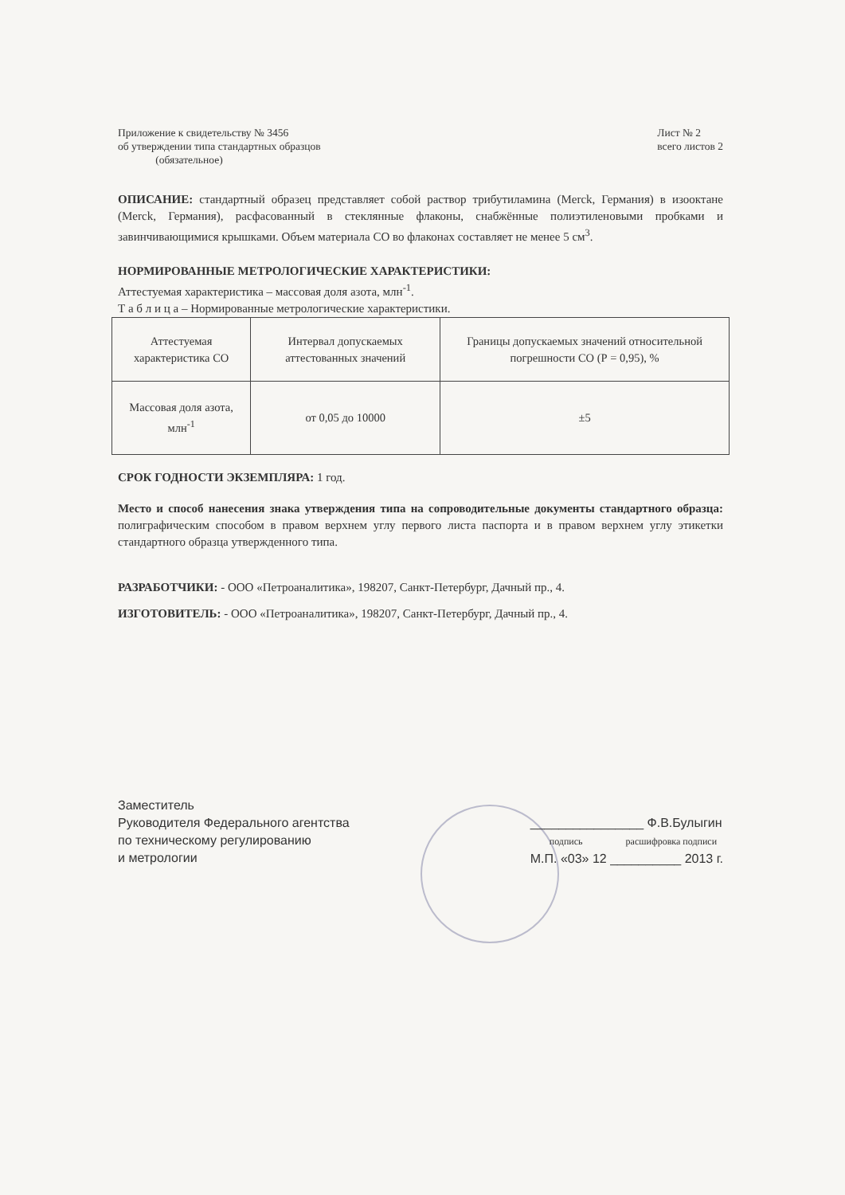Приложение к свидетельству № 3456
об утверждении типа стандартных образцов
(обязательное)
Лист № 2
всего листов 2
ОПИСАНИЕ: стандартный образец представляет собой раствор трибутиламина (Merck, Германия) в изооктане (Merck, Германия), расфасованный в стеклянные флаконы, снабжённые полиэтиленовыми пробками и завинчивающимися крышками. Объем материала СО во флаконах составляет не менее 5 см<sup>3</sup>.
НОРМИРОВАННЫЕ МЕТРОЛОГИЧЕСКИЕ ХАРАКТЕРИСТИКИ:
Аттестуемая характеристика – массовая доля азота, млн<sup>-1</sup>.
Т а б л и ц а – Нормированные метрологические характеристики.
| Аттестуемая характеристика СО | Интервал допускаемых аттестованных значений | Границы допускаемых значений относительной погрешности СО (Р = 0,95), % |
| Массовая доля азота, млн<sup>-1</sup> | от 0,05 до 10000 | ±5 |
СРОК ГОДНОСТИ ЭКЗЕМПЛЯРА: 1 год.
Место и способ нанесения знака утверждения типа на сопроводительные документы стандартного образца: полиграфическим способом в правом верхнем углу первого листа паспорта и в правом верхнем углу этикетки стандартного образца утвержденного типа.
РАЗРАБОТЧИКИ: - ООО «Петроаналитика», 198207, Санкт-Петербург, Дачный пр., 4.
ИЗГОТОВИТЕЛЬ: - ООО «Петроаналитика», 198207, Санкт-Петербург, Дачный пр., 4.
Заместитель
Руководителя Федерального агентства
по техническому регулированию
и метрологии
________________ Ф.В.Булыгин
подпись расшифровка подписи
М.П. «03» 12 __________ 2013 г.